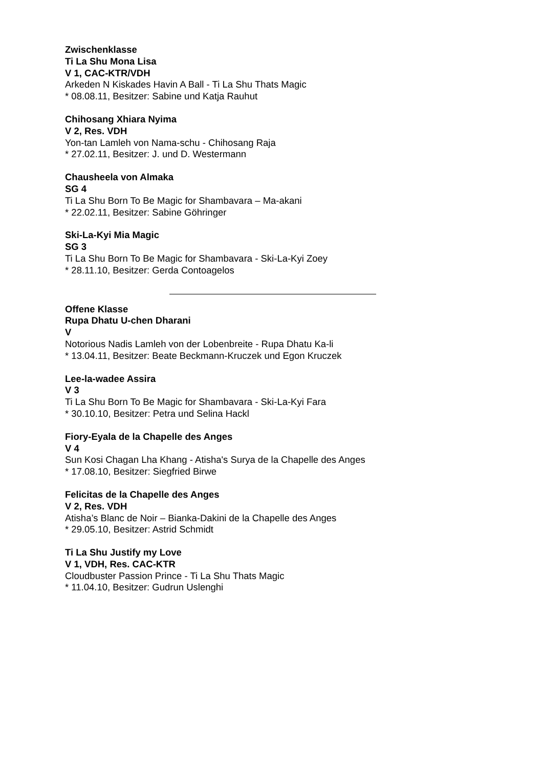Zwischenklasse
Ti La Shu Mona Lisa
V 1, CAC-KTR/VDH
Arkeden N Kiskades Havin A Ball - Ti La Shu Thats Magic
* 08.08.11, Besitzer: Sabine und Katja Rauhut
Chihosang Xhiara Nyima
V 2, Res. VDH
Yon-tan Lamleh von Nama-schu - Chihosang Raja
* 27.02.11, Besitzer: J. und D. Westermann
Chausheela von Almaka
SG 4
Ti La Shu Born To Be Magic for Shambavara – Ma-akani
* 22.02.11, Besitzer: Sabine Göhringer
Ski-La-Kyi Mia Magic
SG 3
Ti La Shu Born To Be Magic for Shambavara - Ski-La-Kyi Zoey
* 28.11.10, Besitzer: Gerda Contoagelos
Offene Klasse
Rupa Dhatu U-chen Dharani
V
Notorious Nadis Lamleh von der Lobenbreite - Rupa Dhatu Ka-li
* 13.04.11, Besitzer: Beate Beckmann-Kruczek und Egon Kruczek
Lee-la-wadee Assira
V 3
Ti La Shu Born To Be Magic for Shambavara - Ski-La-Kyi Fara
* 30.10.10, Besitzer: Petra und Selina Hackl
Fiory-Eyala de la Chapelle des Anges
V 4
Sun Kosi Chagan Lha Khang - Atisha's Surya de la Chapelle des Anges
* 17.08.10, Besitzer: Siegfried Birwe
Felicitas de la Chapelle des Anges
V 2, Res. VDH
Atisha’s Blanc de Noir – Bianka-Dakini de la Chapelle des Anges
* 29.05.10, Besitzer: Astrid Schmidt
Ti La Shu Justify my Love
V 1, VDH, Res. CAC-KTR
Cloudbuster Passion Prince - Ti La Shu Thats Magic
* 11.04.10, Besitzer: Gudrun Uslenghi